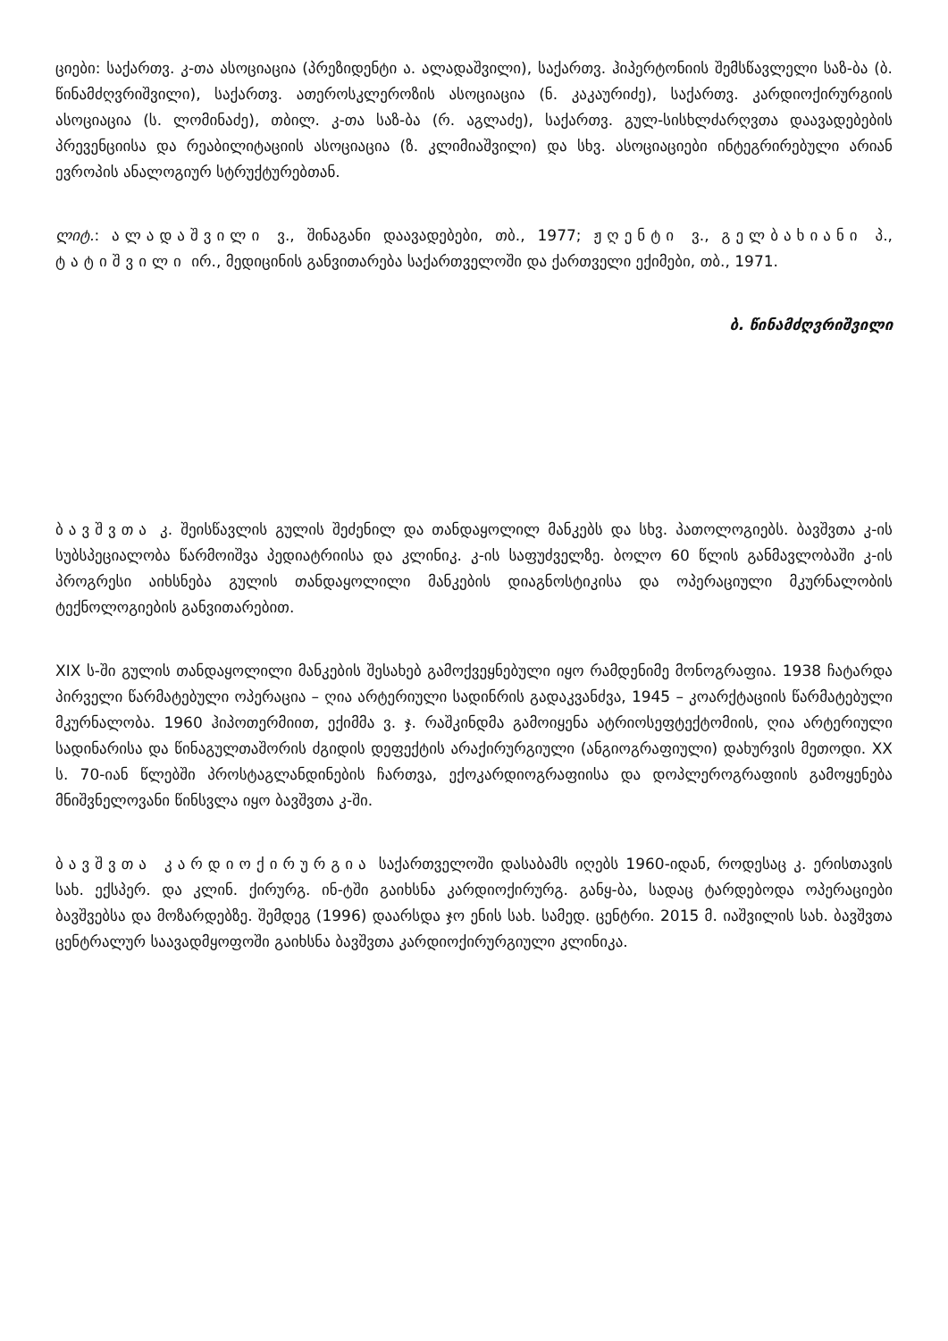ციები: საქართვ. კ-თა ასოციაცია (პრეზიდენტი ა. ალადაშვილი), საქართვ. ჰიპერტონიის შემსწავლელი საზ-ბა (ბ. წინამძღვრიშვილი), საქართვ. ათეროსკლეროზის ასოციაცია (ნ. კაკაურიძე), საქართვ. კარდიოქირურგიის ასოციაცია (ს. ლომინაძე), თბილ. კ-თა საზ-ბა (რ. აგლაძე), საქართვ. გულ-სისხლძარღვთა დაავადებების პრევენციისა და რეაბილიტაციის ასოციაცია (ზ. კლიმიაშვილი) და სხვ. ასოციაციები ინტეგრირებული არიან ევროპის ანალოგიურ სტრუქტურებთან.
ლიტ.: ალადაშვილი ვ., შინაგანი დაავადებები, თბ., 1977; ჟღენტი ვ., გელბახიანი პ., ტატიშვილი ირ., მედიცინის განვითარება საქართველოში და ქართველი ექიმები, თბ., 1971.
ბ. წინამძღვრიშვილი
ბავშვთა კ. შეისწავლის გულის შეძენილ და თანდაყოლილ მანკებს და სხვ. პათოლოგიებს. ბავშვთა კ-ის სუბსპეციალობა წარმოიშვა პედიატრიისა და კლინიკ. კ-ის საფუძველზე. ბოლო 60 წლის განმავლობაში კ-ის პროგრესი აიხსნება გულის თანდაყოლილი მანკების დიაგნოსტიკისა და ოპერაციული მკურნალობის ტექნოლოგიების განვითარებით.
XIX ს-ში გულის თანდაყოლილი მანკების შესახებ გამოქვეყნებული იყო რამდენიმე მონოგრაფია. 1938 ჩატარდა პირველი წარმატებული ოპერაცია – ღია არტერიული სადინრის გადაკვანძვა, 1945 – კოარქტაციის წარმატებული მკურნალობა. 1960 ჰიპოთერმიით, ექიმმა ვ. ჯ. რაშკინდმა გამოიყენა ატრიოსეფტექტომიის, ღია არტერიული სადინარისა და წინაგულთაშორის ძგიდის დეფექტის არაქირურგიული (ანგიოგრაფიული) დახურვის მეთოდი. XX ს. 70-იან წლებში პროსტაგლანდინების ჩართვა, ექოკარდიოგრაფიისა და დოპლეროგრაფიის გამოყენება მნიშვნელოვანი წინსვლა იყო ბავშვთა კ-ში.
ბავშვთა კარდიოქირურგია საქართველოში დასაბამს იღებს 1960-იდან, როდესაც კ. ერისთავის სახ. ექსპერ. და კლინ. ქირურგ. ინ-ტში გაიხსნა კარდიოქირურგ. განყ-ბა, სადაც ტარდებოდა ოპერაციები ბავშვებსა და მოზარდებზე. შემდეგ (1996) დაარსდა ჯო ენის სახ. სამედ. ცენტრი. 2015 მ. იაშვილის სახ. ბავშვთა ცენტრალურ საავადმყოფოში გაიხსნა ბავშვთა კარდიოქირურგიული კლინიკა.